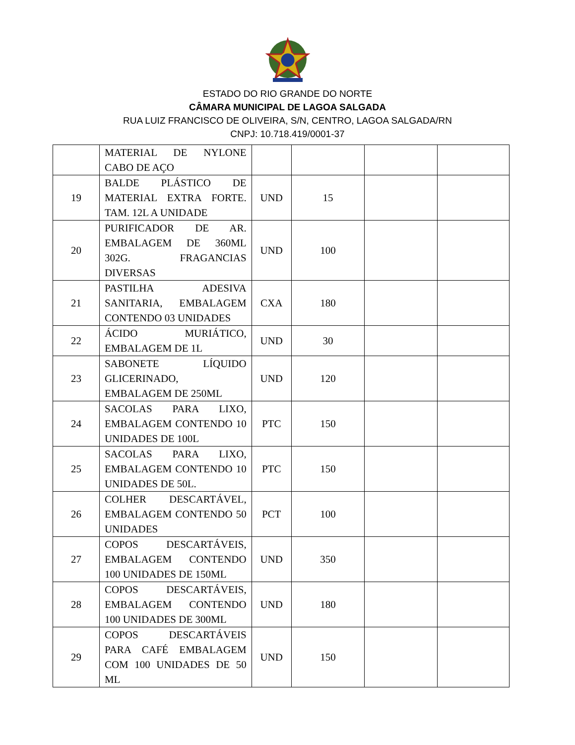ESTADO DO RIO GRANDE DO NORTE
CÂMARA MUNICIPAL DE LAGOA SALGADA
RUA LUIZ FRANCISCO DE OLIVEIRA, S/N, CENTRO, LAGOA SALGADA/RN
CNPJ: 10.718.419/0001-37
| | MATERIAL DE NYLONE CABO DE AÇO | | | | |
| 19 | BALDE PLÁSTICO DE MATERIAL EXTRA FORTE. TAM. 12L A UNIDADE | UND | 15 | | |
| 20 | PURIFICADOR DE AR. EMBALAGEM DE 360ML 302G. FRAGANCIAS DIVERSAS | UND | 100 | | |
| 21 | PASTILHA ADESIVA SANITARIA, EMBALAGEM CONTENDO 03 UNIDADES | CXA | 180 | | |
| 22 | ÁCIDO MURIÁTICO, EMBALAGEM DE 1L | UND | 30 | | |
| 23 | SABONETE LÍQUIDO GLICERINADO, EMBALAGEM DE 250ML | UND | 120 | | |
| 24 | SACOLAS PARA LIXO, EMBALAGEM CONTENDO 10 UNIDADES DE 100L | PTC | 150 | | |
| 25 | SACOLAS PARA LIXO, EMBALAGEM CONTENDO 10 UNIDADES DE 50L. | PTC | 150 | | |
| 26 | COLHER DESCARTÁVEL, EMBALAGEM CONTENDO 50 UNIDADES | PCT | 100 | | |
| 27 | COPOS DESCARTÁVEIS, EMBALAGEM CONTENDO 100 UNIDADES DE 150ML | UND | 350 | | |
| 28 | COPOS DESCARTÁVEIS, EMBALAGEM CONTENDO 100 UNIDADES DE 300ML | UND | 180 | | |
| 29 | COPOS DESCARTÁVEIS PARA CAFÉ EMBALAGEM COM 100 UNIDADES DE 50 ML | UND | 150 | | |